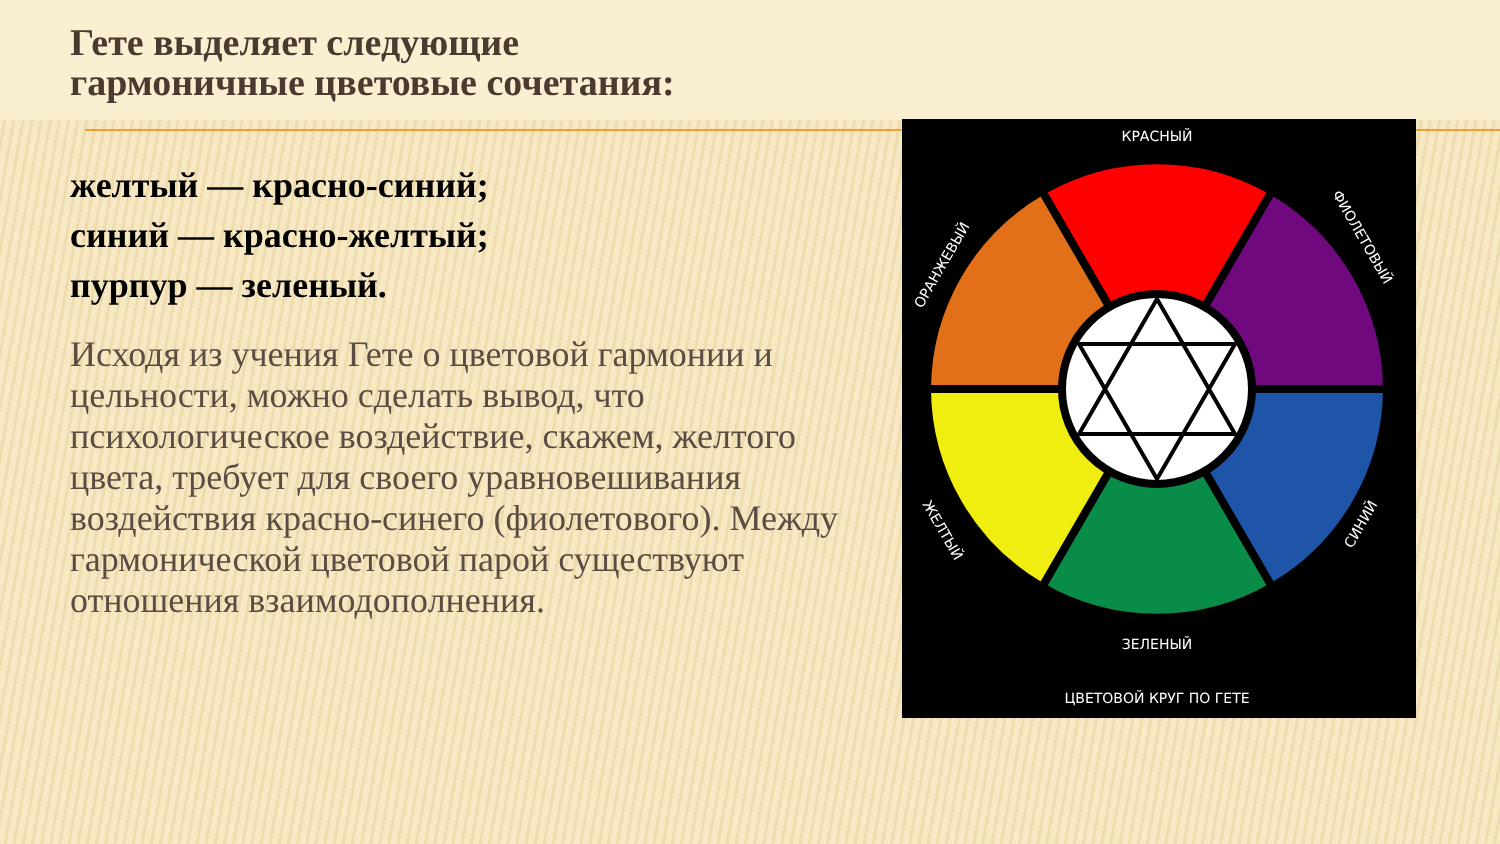Гете выделяет следующие
гармоничные цветовые сочетания:
желтый — красно-синий;
синий — красно-желтый;
пурпур — зеленый.
Исходя из учения Гете о цветовой гармонии и цельности, можно сделать вывод, что психологическое воздействие, скажем, желтого цвета, требует для своего уравновешивания воздействия красно-синего (фиолетового). Между гармонической цветовой парой существуют отношения взаимодополнения.
КРАСНЫЙ
ЗЕЛЕНЫЙ
ЦВЕТОВОЙ КРУГ ПО ГЕТЕ
ОРАНЖЕВЫЙ
ФИОЛЕТОВЫЙ
ЖЕЛТЫЙ
СИНИЙ